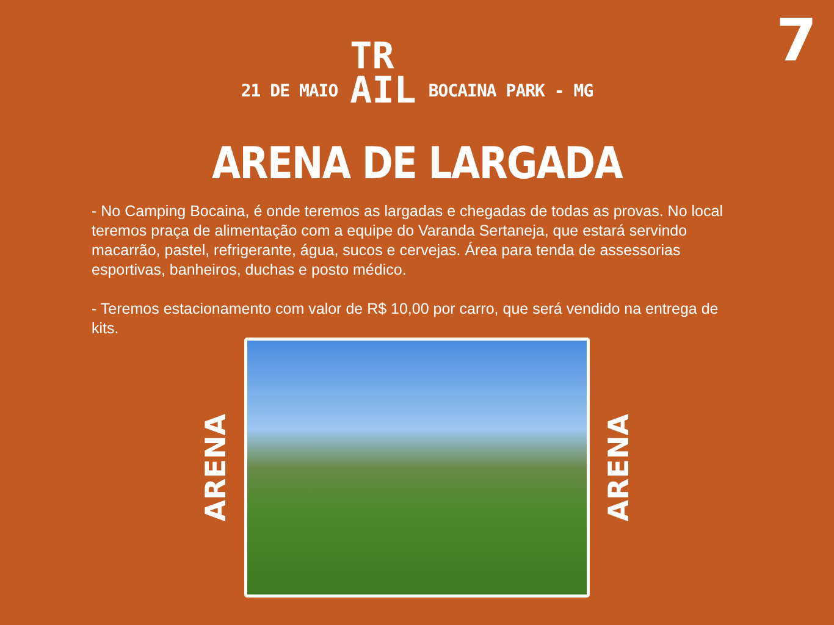7
21 DE MAIO
TR
AIL
BOCAINA PARK - MG
ARENA DE LARGADA
- No Camping Bocaina, é onde teremos as largadas e chegadas de todas as provas. No local teremos praça de alimentação com a equipe do Varanda Sertaneja, que estará servindo macarrão, pastel, refrigerante, água, sucos e cervejas. Área para tenda de assessorias esportivas, banheiros, duchas e posto médico.
- Teremos estacionamento com valor de R$ 10,00 por carro, que será vendido na entrega de kits.
ARENA
ARENA